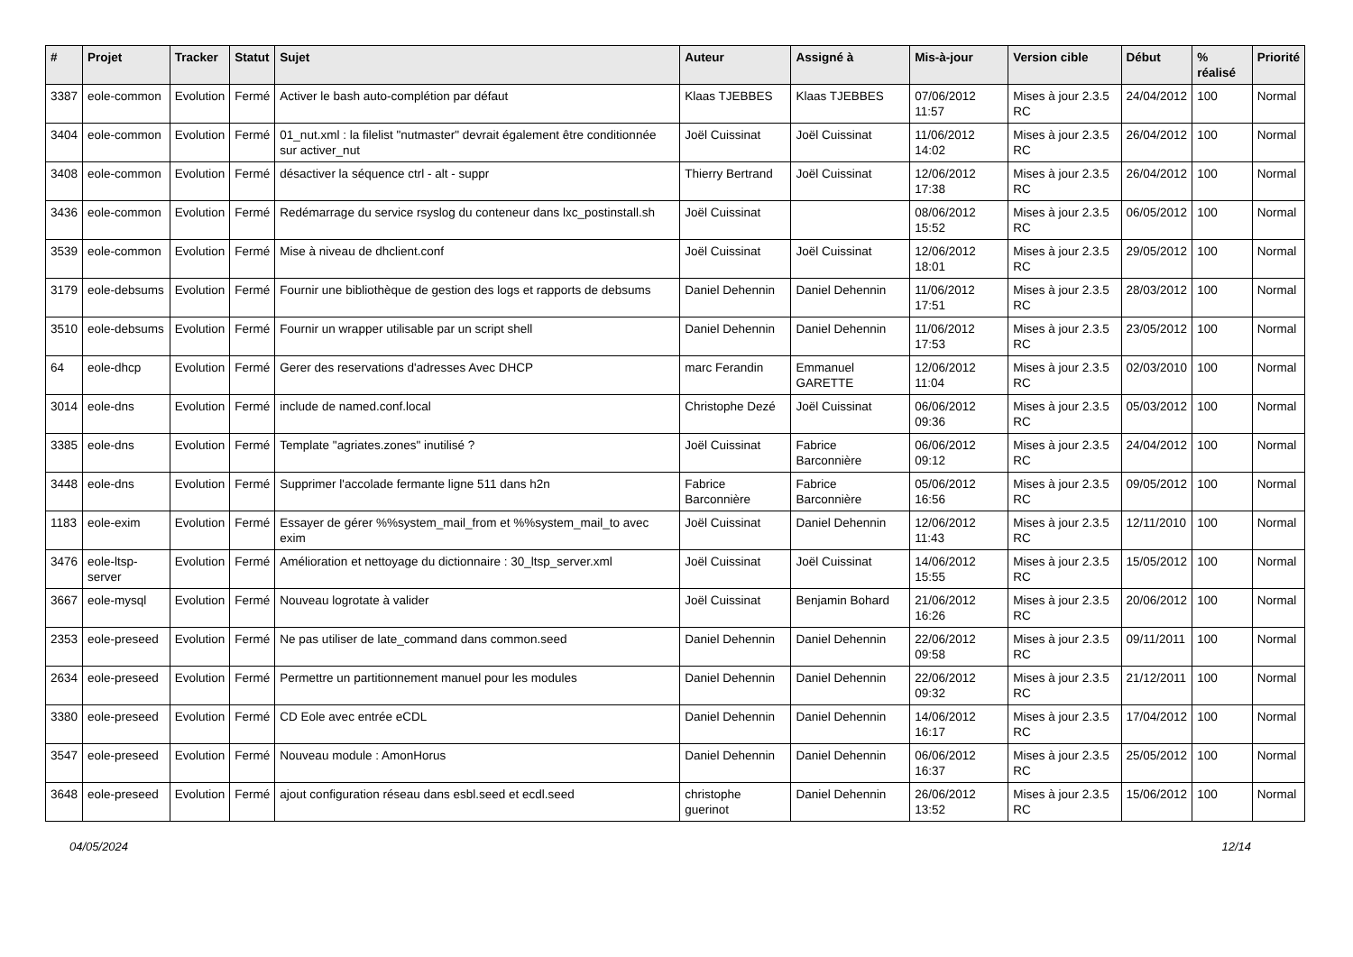| # | Projet | Tracker | Statut | Sujet | Auteur | Assigné à | Mis-à-jour | Version cible | Début | % réalisé | Priorité |
| --- | --- | --- | --- | --- | --- | --- | --- | --- | --- | --- | --- |
| 3387 | eole-common | Evolution | Fermé | Activer le bash auto-complétion par défaut | Klaas TJEBBES | Klaas TJEBBES | 07/06/2012 11:57 | Mises à jour 2.3.5 RC | 24/04/2012 | 100 | Normal |
| 3404 | eole-common | Evolution | Fermé | 01_nut.xml : la filelist "nutmaster" devrait également être conditionnée sur activer_nut | Joël Cuissinat | Joël Cuissinat | 11/06/2012 14:02 | Mises à jour 2.3.5 RC | 26/04/2012 | 100 | Normal |
| 3408 | eole-common | Evolution | Fermé | désactiver la séquence ctrl - alt - suppr | Thierry Bertrand | Joël Cuissinat | 12/06/2012 17:38 | Mises à jour 2.3.5 RC | 26/04/2012 | 100 | Normal |
| 3436 | eole-common | Evolution | Fermé | Redémarrage du service rsyslog du conteneur dans lxc_postinstall.sh | Joël Cuissinat | | 08/06/2012 15:52 | Mises à jour 2.3.5 RC | 06/05/2012 | 100 | Normal |
| 3539 | eole-common | Evolution | Fermé | Mise à niveau de dhclient.conf | Joël Cuissinat | Joël Cuissinat | 12/06/2012 18:01 | Mises à jour 2.3.5 RC | 29/05/2012 | 100 | Normal |
| 3179 | eole-debsums | Evolution | Fermé | Fournir une bibliothèque de gestion des logs et rapports de debsums | Daniel Dehennin | Daniel Dehennin | 11/06/2012 17:51 | Mises à jour 2.3.5 RC | 28/03/2012 | 100 | Normal |
| 3510 | eole-debsums | Evolution | Fermé | Fournir un wrapper utilisable par un script shell | Daniel Dehennin | Daniel Dehennin | 11/06/2012 17:53 | Mises à jour 2.3.5 RC | 23/05/2012 | 100 | Normal |
| 64 | eole-dhcp | Evolution | Fermé | Gerer des reservations d'adresses Avec DHCP | marc Ferandin | Emmanuel GARETTE | 12/06/2012 11:04 | Mises à jour 2.3.5 RC | 02/03/2010 | 100 | Normal |
| 3014 | eole-dns | Evolution | Fermé | include de named.conf.local | Christophe Dezé | Joël Cuissinat | 06/06/2012 09:36 | Mises à jour 2.3.5 RC | 05/03/2012 | 100 | Normal |
| 3385 | eole-dns | Evolution | Fermé | Template "agriates.zones" inutilisé ? | Joël Cuissinat | Fabrice Barconnière | 06/06/2012 09:12 | Mises à jour 2.3.5 RC | 24/04/2012 | 100 | Normal |
| 3448 | eole-dns | Evolution | Fermé | Supprimer l'accolade fermante ligne 511 dans h2n | Fabrice Barconnière | Fabrice Barconnière | 05/06/2012 16:56 | Mises à jour 2.3.5 RC | 09/05/2012 | 100 | Normal |
| 1183 | eole-exim | Evolution | Fermé | Essayer de gérer %%system_mail_from et %%system_mail_to avec exim | Joël Cuissinat | Daniel Dehennin | 12/06/2012 11:43 | Mises à jour 2.3.5 RC | 12/11/2010 | 100 | Normal |
| 3476 | eole-ltsp-server | Evolution | Fermé | Amélioration et nettoyage du dictionnaire : 30_ltsp_server.xml | Joël Cuissinat | Joël Cuissinat | 14/06/2012 15:55 | Mises à jour 2.3.5 RC | 15/05/2012 | 100 | Normal |
| 3667 | eole-mysql | Evolution | Fermé | Nouveau logrotate à valider | Joël Cuissinat | Benjamin Bohard | 21/06/2012 16:26 | Mises à jour 2.3.5 RC | 20/06/2012 | 100 | Normal |
| 2353 | eole-preseed | Evolution | Fermé | Ne pas utiliser de late_command dans common.seed | Daniel Dehennin | Daniel Dehennin | 22/06/2012 09:58 | Mises à jour 2.3.5 RC | 09/11/2011 | 100 | Normal |
| 2634 | eole-preseed | Evolution | Fermé | Permettre un partitionnement manuel pour les modules | Daniel Dehennin | Daniel Dehennin | 22/06/2012 09:32 | Mises à jour 2.3.5 RC | 21/12/2011 | 100 | Normal |
| 3380 | eole-preseed | Evolution | Fermé | CD Eole avec entrée eCDL | Daniel Dehennin | Daniel Dehennin | 14/06/2012 16:17 | Mises à jour 2.3.5 RC | 17/04/2012 | 100 | Normal |
| 3547 | eole-preseed | Evolution | Fermé | Nouveau module : AmonHorus | Daniel Dehennin | Daniel Dehennin | 06/06/2012 16:37 | Mises à jour 2.3.5 RC | 25/05/2012 | 100 | Normal |
| 3648 | eole-preseed | Evolution | Fermé | ajout configuration réseau dans esbl.seed et ecdl.seed | christophe guerinot | Daniel Dehennin | 26/06/2012 13:52 | Mises à jour 2.3.5 RC | 15/06/2012 | 100 | Normal |
04/05/2024 12/14